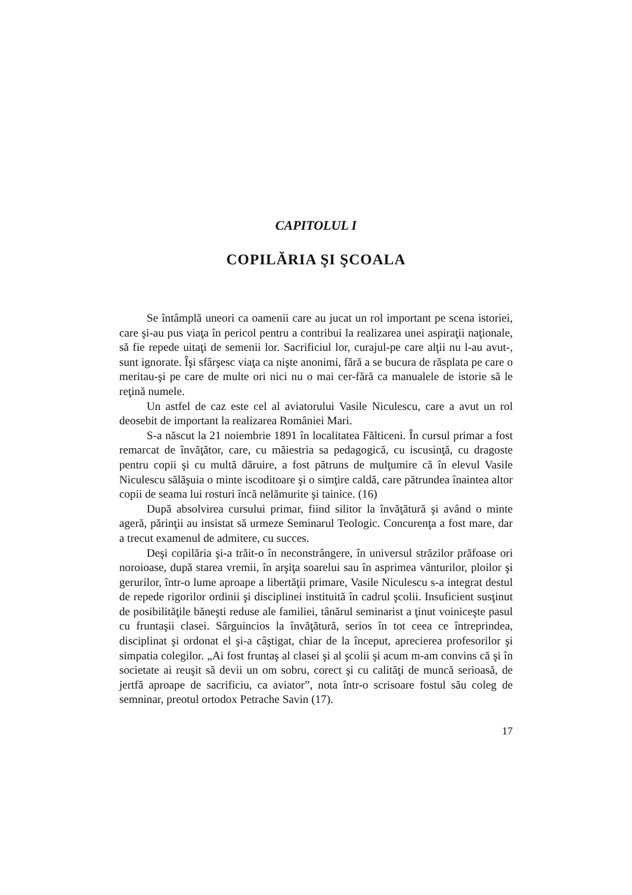CAPITOLUL I
COPILĂRIA ŞI ŞCOALA
Se întâmplă uneori ca oamenii care au jucat un rol important pe scena istoriei, care şi-au pus viaţa în pericol pentru a contribui la realizarea unei aspiraţii naţionale, să fie repede uitaţi de semenii lor. Sacrificiul lor, curajul-pe care alţii nu l-au avut-, sunt ignorate. Îşi sfârşesc viaţa ca nişte anonimi, fără a se bucura de răsplata pe care o meritau-şi pe care de multe ori nici nu o mai cer-fără ca manualele de istorie să le reţină numele.
Un astfel de caz este cel al aviatorului Vasile Niculescu, care a avut un rol deosebit de important la realizarea României Mari.
S-a născut la 21 noiembrie 1891 în localitatea Fălticeni. În cursul primar a fost remarcat de învăţător, care, cu măiestria sa pedagogică, cu iscusinţă, cu dragoste pentru copii şi cu multă dăruire, a fost pătruns de mulţumire că în elevul Vasile Niculescu sălăşuia o minte iscoditoare şi o simţire caldă, care pătrundea înaintea altor copii de seama lui rosturi încă nelămurite şi tainice. (16)
După absolvirea cursului primar, fiind silitor la învăţătură şi având o minte ageră, părinţii au insistat să urmeze Seminarul Teologic. Concurenţa a fost mare, dar a trecut examenul de admitere, cu succes.
Deşi copilăria şi-a trăit-o în neconstrângere, în universul străzilor prăfoase ori noroioase, după starea vremii, în arşiţa soarelui sau în asprimea vânturilor, ploilor şi gerurilor, într-o lume aproape a libertăţii primare, Vasile Niculescu s-a integrat destul de repede rigorilor ordinii şi disciplinei instituită în cadrul şcolii. Insuficient susţinut de posibilităţile băneşti reduse ale familiei, tânărul seminarist a ţinut voiniceşte pasul cu fruntaşii clasei. Sârguincios la învăţătură, serios în tot ceea ce întreprindea, disciplinat şi ordonat el şi-a câştigat, chiar de la început, aprecierea profesorilor şi simpatia colegilor. „Ai fost fruntaş al clasei şi al şcolii şi acum m-am convins că şi în societate ai reuşit să devii un om sobru, corect şi cu calităţi de muncă serioasă, de jertfă aproape de sacrificiu, ca aviator”, nota într-o scrisoare fostul său coleg de semninar, preotul ortodox Petrache Savin (17).
17